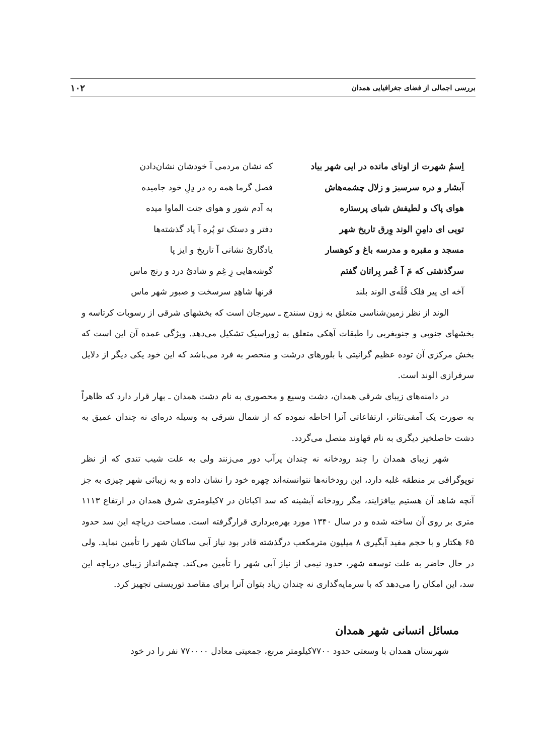بررسی اجمالی از فضای جغرافیایی همدان ۱۰۲
اِسمُ شهرت از اونای مانده در ایی شهر بیاد که نشان مردمی آ خودشان نشان‌دادن
آبشار و دره سرسبز و زلال چشمه‌هاش فصل گرما همه ره در دِلِ خود جامیده
هوای پاک و لطیفش شبای پرستاره به آدم شور و هوای جنت الماوا میده
تویی ای دامِنِ الوند وِرق تاریخ شهر دفتر و دستک تو پُره آ یاد گذشته‌ها
مسجد و مقبره و مدرسه باغ و کوهسار یادگاریُ نشانی آ تاریخ و ایز پا
سرگذشتی که مَ آ عُمر بِراتان گفتم گوشه‌هایی زِ غِم و شادیُ درد و رنج ماس
آخه ای پیر فلک قُلَه‌ی الوند بلند قرنها شاهِدِ سرسخت و صبور شهر ماس
الوند از نظر زمین‌شناسی متعلق به زون سنندج ـ سیرجان است که بخشهای شرقی از رسوبات کرتاسه و بخشهای جنوبی و جنوبغربی را طبقات آهکی متعلق به ژوراسیک تشکیل می‌دهد. ویژگی عمده آن این است که بخش مرکزی آن توده عظیم گرانیتی با بلورهای درشت و منحصر به فرد می‌باشد که این خود یکی دیگر از دلایل سرفرازی الوند است.
در دامنه‌های زیبای شرقی همدان، دشت وسیع و محصوری به نام دشت همدان ـ بهار قرار دارد که ظاهراً به صورت یک آمفی‌تئاتر، ارتفاعاتی آنرا احاطه نموده که از شمال شرقی به وسیله دره‌ای نه چندان عمیق به دشت حاصلخیز دیگری به نام قهاوند متصل می‌گردد.
شهر زیبای همدان را چند رودخانه نه چندان پرآب دور می‌زنند ولی به علت شیب تندی که از نظر توپوگرافی بر منطقه غلبه دارد، این رودخانه‌ها نتوانسته‌اند چهره خود را نشان داده و به زیبائی شهر چیزی به جز آنچه شاهد آن هستیم بیافزایند، مگر رودخانه آبشینه که سد اکباتان در ۷کیلومتری شرق همدان در ارتفاع ۱۱۱۳ متری بر روی آن ساخته شده و در سال ۱۳۴۰ مورد بهره‌برداری قرارگرفته است. مساحت دریاچه این سد حدود ۶۵ هکتار و با حجم مفید آبگیری ۸ میلیون مترمکعب درگذشته قادر بود نیاز آبی ساکنان شهر را تأمین نماید. ولی در حال حاضر به علت توسعه شهر، حدود نیمی از نیاز آبی شهر را تأمین می‌کند. چشم‌انداز زیبای دریاچه این سد، این امکان را می‌دهد که با سرمایه‌گذاری نه چندان زیاد بتوان آنرا برای مقاصد توریستی تجهیز کرد.
مسائل انسانی شهر همدان
شهرستان همدان با وسعتی حدود ۷۷۰۰کیلومتر مربع، جمعیتی معادل ۷۷۰۰۰۰ نفر را در خود